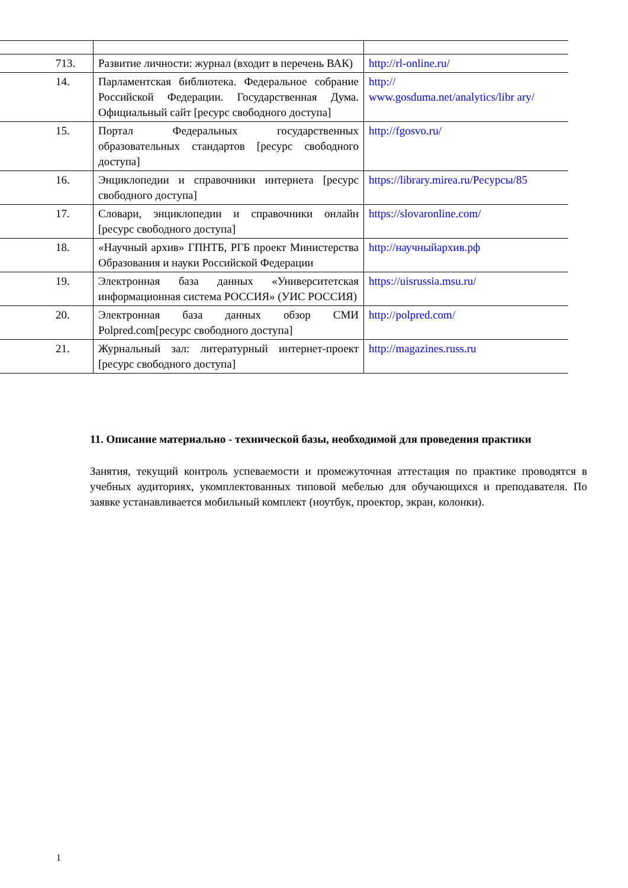| 713. | Развитие личности: журнал (входит в перечень ВАК) | http://rl-online.ru/ |
| 14. | Парламентская библиотека. Федеральное собрание Российской Федерации. Государственная Дума. Официальный сайт [ресурс свободного доступа] | http:// www.gosduma.net/analytics/libr ary/ |
| 15. | Портал Федеральных государственных образовательных стандартов [ресурс свободного доступа] | http://fgosvo.ru/ |
| 16. | Энциклопедии и справочники интернета [ресурс свободного доступа] | https://library.mirea.ru/Ресурсы/85 |
| 17. | Словари, энциклопедии и справочники онлайн [ресурс свободного доступа] | https://slovaronline.com/ |
| 18. | «Научный архив» ГПНТБ, РГБ проект Министерства Образования и науки Российской Федерации | http://научныйархив.рф |
| 19. | Электронная база данных «Университетская информационная система РОССИЯ» (УИС РОССИЯ) | https://uisrussia.msu.ru/ |
| 20. | Электронная база данных обзор СМИ Polpred.com[ресурс свободного доступа] | http://polpred.com/ |
| 21. | Журнальный зал: литературный интернет-проект [ресурс свободного доступа] | http://magazines.russ.ru |
11. Описание материально - технической базы, необходимой для проведения практики
Занятия, текущий контроль успеваемости и промежуточная аттестация по практике проводятся в учебных аудиториях, укомплектованных типовой мебелью для обучающихся и преподавателя. По заявке устанавливается мобильный комплект (ноутбук, проектор, экран, колонки).
1